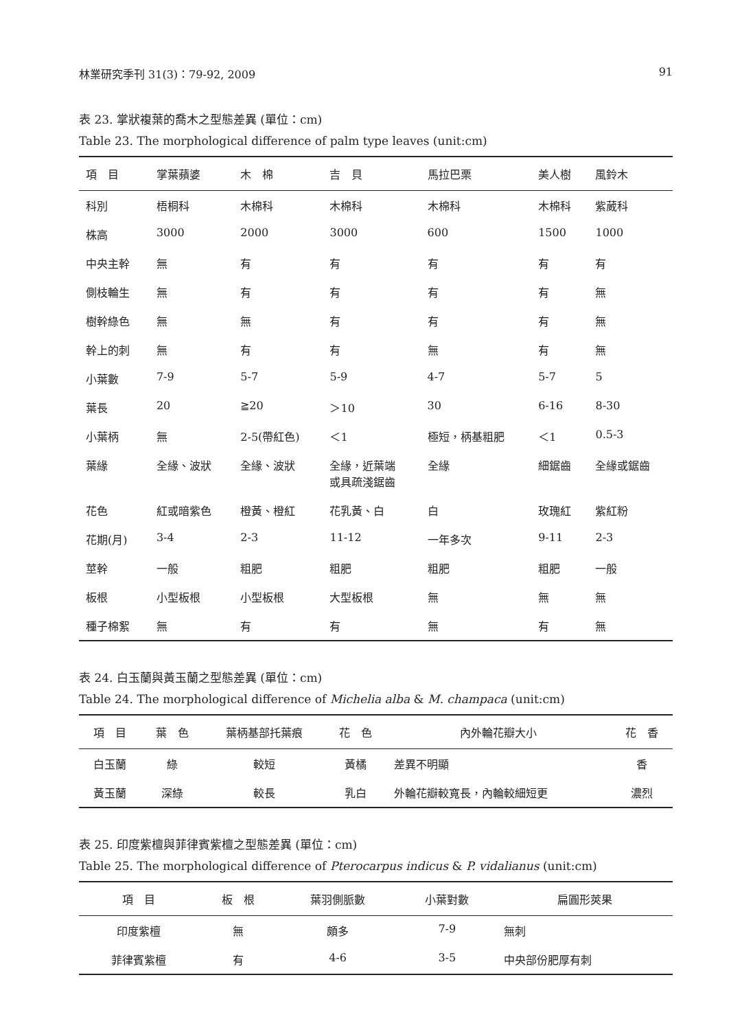林業研究季刊 31(3)：79-92, 2009 91
表 23. 掌狀複葉的喬木之型態差異 (單位：cm)
Table 23. The morphological difference of palm type leaves (unit:cm)
| 項 目 | 掌葉蘋婆 | 木 棉 | 吉 貝 | 馬拉巴栗 | 美人樹 | 風鈴木 |
| --- | --- | --- | --- | --- | --- | --- |
| 科別 | 梧桐科 | 木棉科 | 木棉科 | 木棉科 | 木棉科 | 紫葳科 |
| 株高 | 3000 | 2000 | 3000 | 600 | 1500 | 1000 |
| 中央主幹 | 無 | 有 | 有 | 有 | 有 | 有 |
| 側枝輪生 | 無 | 有 | 有 | 有 | 有 | 無 |
| 樹幹綠色 | 無 | 無 | 有 | 有 | 有 | 無 |
| 幹上的刺 | 無 | 有 | 有 | 無 | 有 | 無 |
| 小葉數 | 7-9 | 5-7 | 5-9 | 4-7 | 5-7 | 5 |
| 葉長 | 20 | ≧20 | ＞10 | 30 | 6-16 | 8-30 |
| 小葉柄 | 無 | 2-5(帶紅色) | ＜1 | 極短，柄基粗肥 | ＜1 | 0.5-3 |
| 葉緣 | 全緣、波狀 | 全緣、波狀 | 全緣，近葉端 或具疏淺鋸齒 | 全緣 | 細鋸齒 | 全緣或鋸齒 |
| 花色 | 紅或暗紫色 | 橙黃、橙紅 | 花乳黃、白 | 白 | 玫瑰紅 | 紫紅粉 |
| 花期(月) | 3-4 | 2-3 | 11-12 | 一年多次 | 9-11 | 2-3 |
| 莖幹 | 一般 | 粗肥 | 粗肥 | 粗肥 | 粗肥 | 一般 |
| 板根 | 小型板根 | 小型板根 | 大型板根 | 無 | 無 | 無 |
| 種子棉絮 | 無 | 有 | 有 | 無 | 有 | 無 |
表 24. 白玉蘭與黃玉蘭之型態差異 (單位：cm)
Table 24. The morphological difference of Michelia alba & M. champaca (unit:cm)
| 項 目 | 葉 色 | 葉柄基部托葉痕 | 花 色 | 內外輪花瓣大小 | 花 香 |
| --- | --- | --- | --- | --- | --- |
| 白玉蘭 | 綠 | 較短 | 黃橘 | 差異不明顯 | 香 |
| 黃玉蘭 | 深綠 | 較長 | 乳白 | 外輪花瓣較寬長，內輪較細短更 | 濃烈 |
表 25. 印度紫檀與菲律賓紫檀之型態差異 (單位：cm)
Table 25. The morphological difference of Pterocarpus indicus & P. vidalianus (unit:cm)
| 項 目 | 板 根 | 葉羽側脈數 | 小葉對數 | 扁圓形莢果 |
| --- | --- | --- | --- | --- |
| 印度紫檀 | 無 | 頗多 | 7-9 | 無刺 |
| 菲律賓紫檀 | 有 | 4-6 | 3-5 | 中央部份肥厚有刺 |